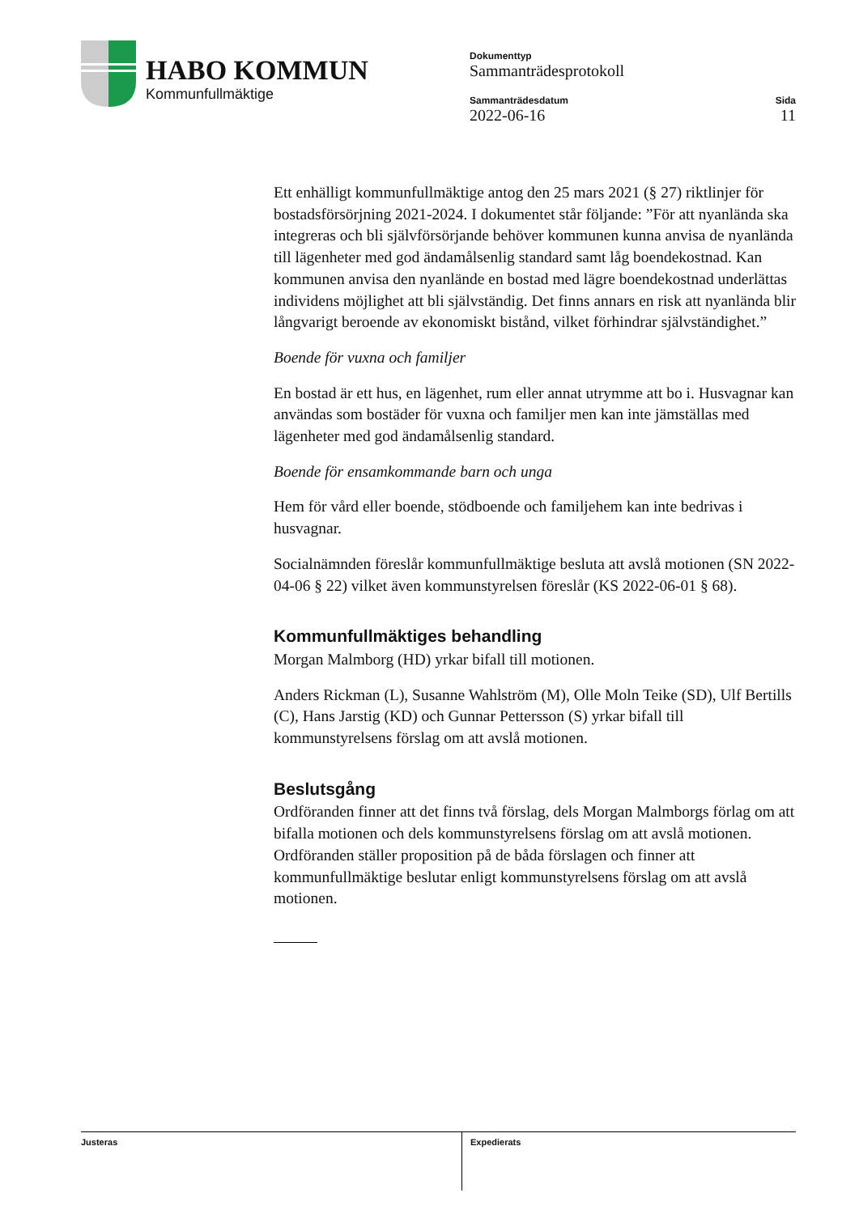HABO KOMMUN
Kommunfullmäktige
Dokumenttyp
Sammanträdesprotokoll
Sammanträdesdatum
2022-06-16
Sida
11
Ett enhälligt kommunfullmäktige antog den 25 mars 2021 (§ 27) riktlinjer för bostadsförsörjning 2021-2024. I dokumentet står följande: ”För att nyanlända ska integreras och bli självförsörjande behöver kommunen kunna anvisa de nyanlända till lägenheter med god ändamålsenlig standard samt låg boendekostnad. Kan kommunen anvisa den nyanlände en bostad med lägre boendekostnad underlättas individens möjlighet att bli självständig. Det finns annars en risk att nyanlända blir långvarigt beroende av ekonomiskt bistånd, vilket förhindrar självständighet.”
Boende för vuxna och familjer
En bostad är ett hus, en lägenhet, rum eller annat utrymme att bo i. Husvagnar kan användas som bostäder för vuxna och familjer men kan inte jämställas med lägenheter med god ändamålsenlig standard.
Boende för ensamkommande barn och unga
Hem för vård eller boende, stödboende och familjehem kan inte bedrivas i husvagnar.
Socialnämnden föreslår kommunfullmäktige besluta att avslå motionen (SN 2022-04-06 § 22) vilket även kommunstyrelsen föreslår (KS 2022-06-01 § 68).
Kommunfullmäktiges behandling
Morgan Malmborg (HD) yrkar bifall till motionen.
Anders Rickman (L), Susanne Wahlström (M), Olle Moln Teike (SD), Ulf Bertills (C), Hans Jarstig (KD) och Gunnar Pettersson (S) yrkar bifall till kommunstyrelsens förslag om att avslå motionen.
Beslutsgång
Ordföranden finner att det finns två förslag, dels Morgan Malmborgs förlag om att bifalla motionen och dels kommunstyrelsens förslag om att avslå motionen. Ordföranden ställer proposition på de båda förslagen och finner att kommunfullmäktige beslutar enligt kommunstyrelsens förslag om att avslå motionen.
Justeras Expedierats